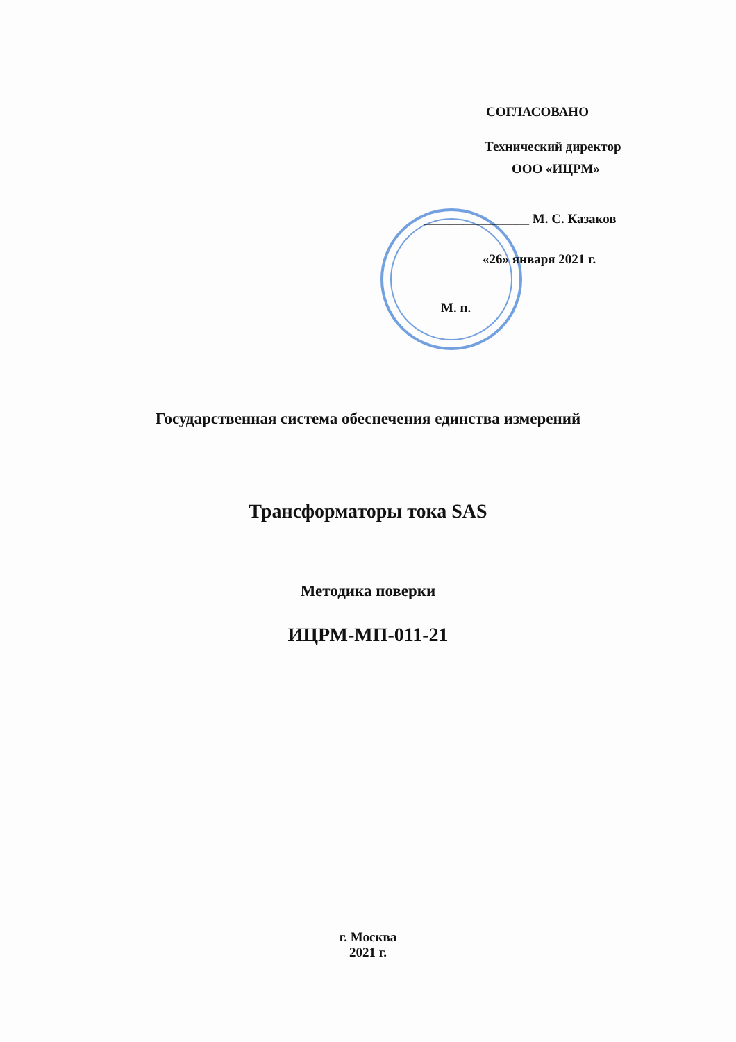СОГЛАСОВАНО
Технический директор
ООО «ИЦРМ»
________________ М. С. Казаков
«26» января 2021 г.
М. п.
Государственная система обеспечения единства измерений
Трансформаторы тока SAS
Методика поверки
ИЦРМ-МП-011-21
г. Москва
2021 г.